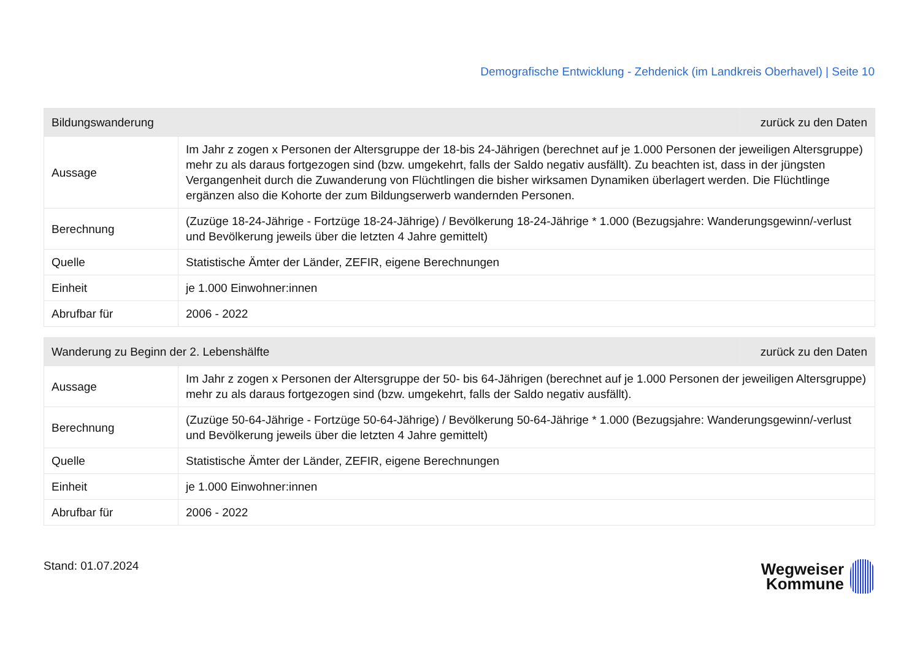Demografische Entwicklung - Zehdenick (im Landkreis Oberhavel) | Seite 10
| Bildungswanderung | | zurück zu den Daten |
| --- | --- | --- |
| Aussage | Im Jahr z zogen x Personen der Altersgruppe der 18-bis 24-Jährigen (berechnet auf je 1.000 Personen der jeweiligen Altersgruppe) mehr zu als daraus fortgezogen sind (bzw. umgekehrt, falls der Saldo negativ ausfällt). Zu beachten ist, dass in der jüngsten Vergangenheit durch die Zuwanderung von Flüchtlingen die bisher wirksamen Dynamiken überlagert werden. Die Flüchtlinge ergänzen also die Kohorte der zum Bildungserwerb wandernden Personen. | |
| Berechnung | (Zuzüge 18-24-Jährige - Fortzüge 18-24-Jährige) / Bevölkerung 18-24-Jährige * 1.000 (Bezugsjahre: Wanderungsgewinn/-verlust und Bevölkerung jeweils über die letzten 4 Jahre gemittelt) | |
| Quelle | Statistische Ämter der Länder, ZEFIR, eigene Berechnungen | |
| Einheit | je 1.000 Einwohner:innen | |
| Abrufbar für | 2006 - 2022 | |
| Wanderung zu Beginn der 2. Lebenshälfte | | zurück zu den Daten |
| --- | --- | --- |
| Aussage | Im Jahr z zogen x Personen der Altersgruppe der 50- bis 64-Jährigen (berechnet auf je 1.000 Personen der jeweiligen Altersgruppe) mehr zu als daraus fortgezogen sind (bzw. umgekehrt, falls der Saldo negativ ausfällt). | |
| Berechnung | (Zuzüge 50-64-Jährige - Fortzüge 50-64-Jährige) / Bevölkerung 50-64-Jährige * 1.000 (Bezugsjahre: Wanderungsgewinn/-verlust und Bevölkerung jeweils über die letzten 4 Jahre gemittelt) | |
| Quelle | Statistische Ämter der Länder, ZEFIR, eigene Berechnungen | |
| Einheit | je 1.000 Einwohner:innen | |
| Abrufbar für | 2006 - 2022 | |
Stand: 01.07.2024
Wegweiser
Kommune